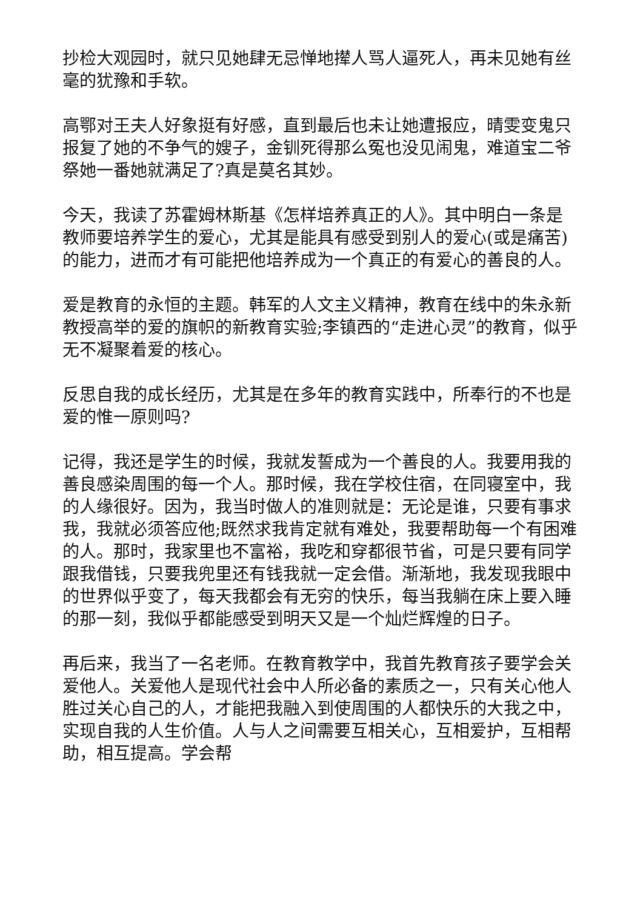抄检大观园时，就只见她肆无忌惮地撵人骂人逼死人，再未见她有丝毫的犹豫和手软。
高鄂对王夫人好象挺有好感，直到最后也未让她遭报应，晴雯变鬼只报复了她的不争气的嫂子，金钏死得那么冤也没见闹鬼，难道宝二爷祭她一番她就满足了?真是莫名其妙。
今天，我读了苏霍姆林斯基《怎样培养真正的人》。其中明白一条是教师要培养学生的爱心，尤其是能具有感受到别人的爱心(或是痛苦)的能力，进而才有可能把他培养成为一个真正的有爱心的善良的人。
爱是教育的永恒的主题。韩军的人文主义精神，教育在线中的朱永新教授高举的爱的旗帜的新教育实验;李镇西的“走进心灵”的教育，似乎无不凝聚着爱的核心。
反思自我的成长经历，尤其是在多年的教育实践中，所奉行的不也是爱的惟一原则吗?
记得，我还是学生的时候，我就发誓成为一个善良的人。我要用我的善良感染周围的每一个人。那时候，我在学校住宿，在同寝室中，我的人缘很好。因为，我当时做人的准则就是：无论是谁，只要有事求我，我就必须答应他;既然求我肯定就有难处，我要帮助每一个有困难的人。那时，我家里也不富裕，我吃和穿都很节省，可是只要有同学跟我借钱，只要我兜里还有钱我就一定会借。渐渐地，我发现我眼中的世界似乎变了，每天我都会有无穷的快乐，每当我躺在床上要入睡的那一刻，我似乎都能感受到明天又是一个灿烂辉煌的日子。
再后来，我当了一名老师。在教育教学中，我首先教育孩子要学会关爱他人。关爱他人是现代社会中人所必备的素质之一，只有关心他人胜过关心自己的人，才能把我融入到使周围的人都快乐的大我之中，实现自我的人生价值。人与人之间需要互相关心，互相爱护，互相帮助，相互提高。学会帮